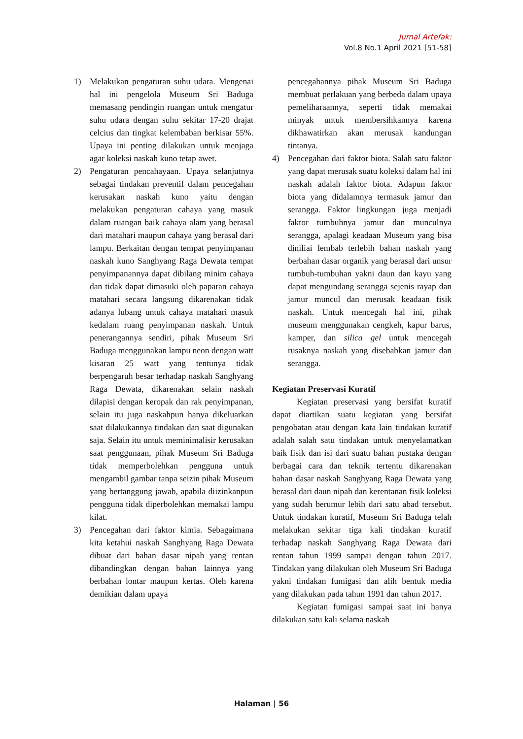Jurnal Artefak:
Vol.8 No.1 April 2021 [51-58]
1) Melakukan pengaturan suhu udara. Mengenai hal ini pengelola Museum Sri Baduga memasang pendingin ruangan untuk mengatur suhu udara dengan suhu sekitar 17-20 drajat celcius dan tingkat kelembaban berkisar 55%. Upaya ini penting dilakukan untuk menjaga agar koleksi naskah kuno tetap awet.
2) Pengaturan pencahayaan. Upaya selanjutnya sebagai tindakan preventif dalam pencegahan kerusakan naskah kuno yaitu dengan melakukan pengaturan cahaya yang masuk dalam ruangan baik cahaya alam yang berasal dari matahari maupun cahaya yang berasal dari lampu. Berkaitan dengan tempat penyimpanan naskah kuno Sanghyang Raga Dewata tempat penyimpanannya dapat dibilang minim cahaya dan tidak dapat dimasuki oleh paparan cahaya matahari secara langsung dikarenakan tidak adanya lubang untuk cahaya matahari masuk kedalam ruang penyimpanan naskah. Untuk penerangannya sendiri, pihak Museum Sri Baduga menggunakan lampu neon dengan watt kisaran 25 watt yang tentunya tidak berpengaruh besar terhadap naskah Sanghyang Raga Dewata, dikarenakan selain naskah dilapisi dengan keropak dan rak penyimpanan, selain itu juga naskahpun hanya dikeluarkan saat dilakukannya tindakan dan saat digunakan saja. Selain itu untuk meminimalisir kerusakan saat penggunaan, pihak Museum Sri Baduga tidak memperbolehkan pengguna untuk mengambil gambar tanpa seizin pihak Museum yang bertanggung jawab, apabila diizinkanpun pengguna tidak diperbolehkan memakai lampu kilat.
3) Pencegahan dari faktor kimia. Sebagaimana kita ketahui naskah Sanghyang Raga Dewata dibuat dari bahan dasar nipah yang rentan dibandingkan dengan bahan lainnya yang berbahan lontar maupun kertas. Oleh karena demikian dalam upaya
pencegahannya pihak Museum Sri Baduga membuat perlakuan yang berbeda dalam upaya pemeliharaannya, seperti tidak memakai minyak untuk membersihkannya karena dikhawatirkan akan merusak kandungan tintanya.
4) Pencegahan dari faktor biota. Salah satu faktor yang dapat merusak suatu koleksi dalam hal ini naskah adalah faktor biota. Adapun faktor biota yang didalamnya termasuk jamur dan serangga. Faktor lingkungan juga menjadi faktor tumbuhnya jamur dan munculnya serangga, apalagi keadaan Museum yang bisa diniliai lembab terlebih bahan naskah yang berbahan dasar organik yang berasal dari unsur tumbuh-tumbuhan yakni daun dan kayu yang dapat mengundang serangga sejenis rayap dan jamur muncul dan merusak keadaan fisik naskah. Untuk mencegah hal ini, pihak museum menggunakan cengkeh, kapur barus, kamper, dan silica gel untuk mencegah rusaknya naskah yang disebabkan jamur dan serangga.
Kegiatan Preservasi Kuratif
Kegiatan preservasi yang bersifat kuratif dapat diartikan suatu kegiatan yang bersifat pengobatan atau dengan kata lain tindakan kuratif adalah salah satu tindakan untuk menyelamatkan baik fisik dan isi dari suatu bahan pustaka dengan berbagai cara dan teknik tertentu dikarenakan bahan dasar naskah Sanghyang Raga Dewata yang berasal dari daun nipah dan kerentanan fisik koleksi yang sudah berumur lebih dari satu abad tersebut. Untuk tindakan kuratif, Museum Sri Baduga telah melakukan sekitar tiga kali tindakan kuratif terhadap naskah Sanghyang Raga Dewata dari rentan tahun 1999 sampai dengan tahun 2017. Tindakan yang dilakukan oleh Museum Sri Baduga yakni tindakan fumigasi dan alih bentuk media yang dilakukan pada tahun 1991 dan tahun 2017.
Kegiatan fumigasi sampai saat ini hanya dilakukan satu kali selama naskah
Halaman | 56